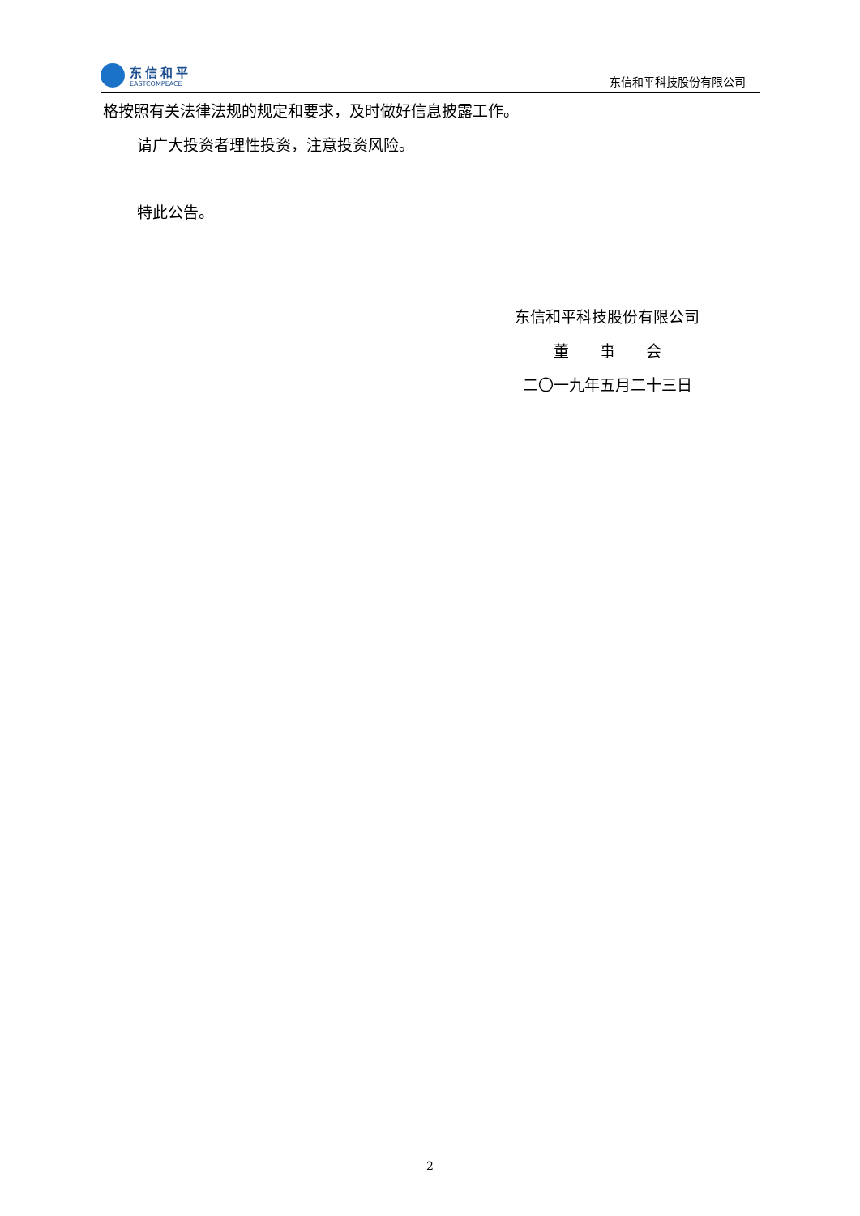东信和平
EASTCOMPEACE
东信和平科技股份有限公司
格按照有关法律法规的规定和要求，及时做好信息披露工作。
请广大投资者理性投资，注意投资风险。
特此公告。
东信和平科技股份有限公司
董　　事　　会
二〇一九年五月二十三日
2